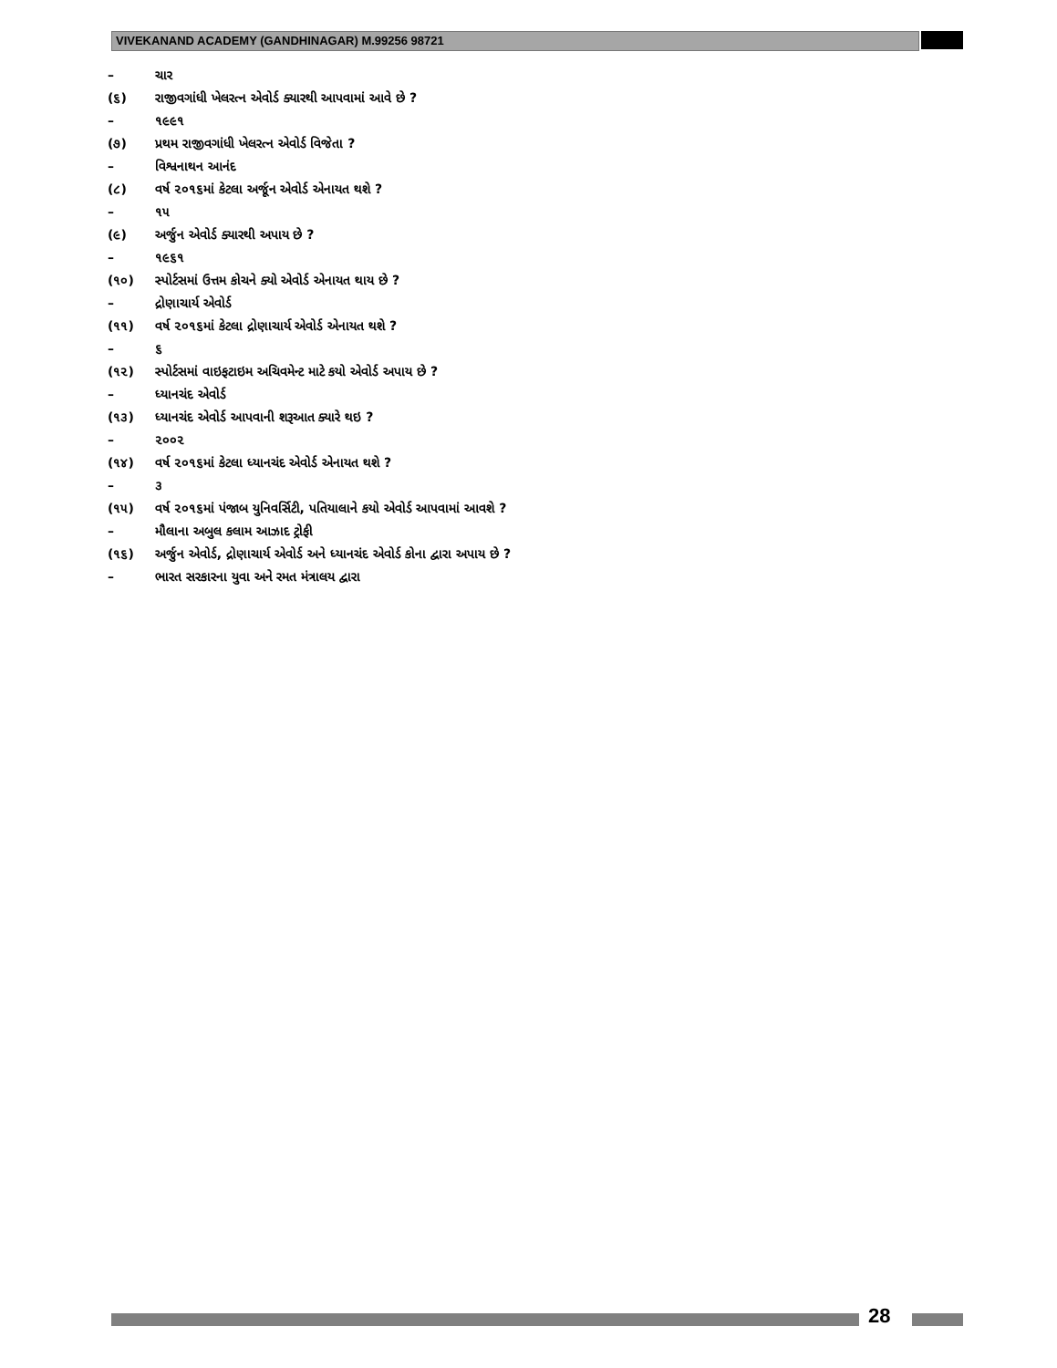VIVEKANAND ACADEMY (GANDHINAGAR) M.99256 98721
– ચાર
(૬) રાજીવગાંધી ખેલરત્ન એવોર્ડ ક્યારથી આપવામાં આવે છે ?
– ૧૯૯૧
(૭) પ્રથમ રાજીવગાંધી ખેલરત્ન એવોર્ડ વિજેતા ?
– વિશ્વનાથન આનંદ
(૮) વર્ષ ૨૦૧૬માં કેટલા અર્જૂન એવોર્ડ એનાયત થશે ?
– ૧૫
(૯) અર્જુન એવોર્ડ ક્યારથી અપાય છે ?
– ૧૯૬૧
(૧૦) સ્પોર્ટસમાં ઉત્તમ કોચને ક્યો એવોર્ડ એનાયત થાય છે ?
– દ્રોણાચાર્ય એવોર્ડ
(૧૧) વર્ષ ૨૦૧૬માં કેટલા દ્રોણાચાર્ય એવોર્ડ એનાયત થશે ?
– ૬
(૧૨) સ્પોર્ટસમાં વાઇફટાઇમ અચિવમેન્ટ માટે કયો એવોર્ડ અપાય છે ?
– ધ્યાનચંદ એવોર્ડ
(૧૩) ધ્યાનચંદ એવોર્ડ આપવાની શરૂઆત ક્યારે થઇ ?
– ૨૦૦૨
(૧૪) વર્ષ ૨૦૧૬માં કેટલા ધ્યાનચંદ એવોર્ડ એનાયત થશે ?
– ૩
(૧૫) વર્ષ ૨૦૧૬માં પંજાબ યુનિવર્સિટી, પતિયાલાને કયો એવોર્ડ આપવામાં આવશે ?
– મૌલાના અબુલ કલામ આઝાદ ટ્રોફી
(૧૬) અર્જુન એવોર્ડ, દ્રોણાચાર્ય એવોર્ડ અને ધ્યાનચંદ એવોર્ડ કોના દ્વારા અપાય છે ?
– ભારત સરકારના યુવા અને રમત મંત્રાલય દ્વારા
28